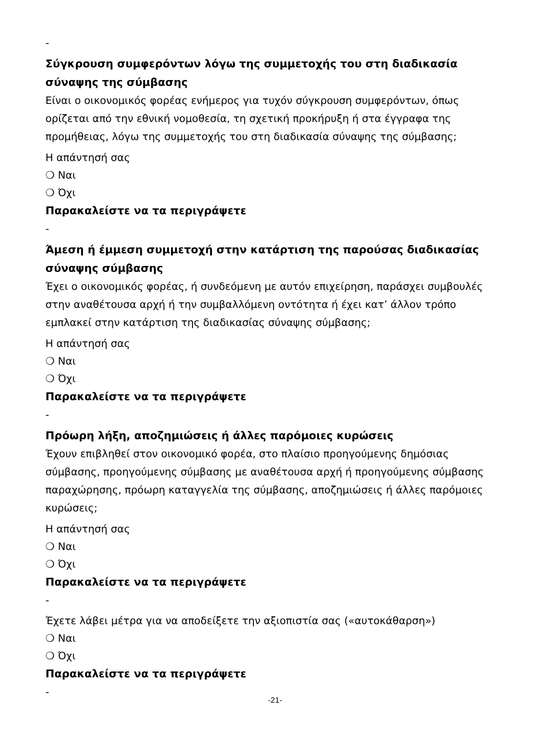-
Σύγκρουση συμφερόντων λόγω της συμμετοχής του στη διαδικασία σύναψης της σύμβασης
Είναι ο οικονομικός φορέας ενήμερος για τυχόν σύγκρουση συμφερόντων, όπως ορίζεται από την εθνική νομοθεσία, τη σχετική προκήρυξη ή στα έγγραφα της προμήθειας, λόγω της συμμετοχής του στη διαδικασία σύναψης της σύμβασης;
Η απάντησή σας
❍ Ναι
❍ Όχι
Παρακαλείστε να τα περιγράψετε
-
Άμεση ή έμμεση συμμετοχή στην κατάρτιση της παρούσας διαδικασίας σύναψης σύμβασης
Έχει ο οικονομικός φορέας, ή συνδεόμενη με αυτόν επιχείρηση, παράσχει συμβουλές στην αναθέτουσα αρχή ή την συμβαλλόμενη οντότητα ή έχει κατ’ άλλον τρόπο εμπλακεί στην κατάρτιση της διαδικασίας σύναψης σύμβασης;
Η απάντησή σας
❍ Ναι
❍ Όχι
Παρακαλείστε να τα περιγράψετε
-
Πρόωρη λήξη, αποζημιώσεις ή άλλες παρόμοιες κυρώσεις
Έχουν επιβληθεί στον οικονομικό φορέα, στο πλαίσιο προηγούμενης δημόσιας σύμβασης, προηγούμενης σύμβασης με αναθέτουσα αρχή ή προηγούμενης σύμβασης παραχώρησης, πρόωρη καταγγελία της σύμβασης, αποζημιώσεις ή άλλες παρόμοιες κυρώσεις;
Η απάντησή σας
❍ Ναι
❍ Όχι
Παρακαλείστε να τα περιγράψετε
-
Έχετε λάβει μέτρα για να αποδείξετε την αξιοπιστία σας («αυτοκάθαρση»)
❍ Ναι
❍ Όχι
Παρακαλείστε να τα περιγράψετε
-
-21-